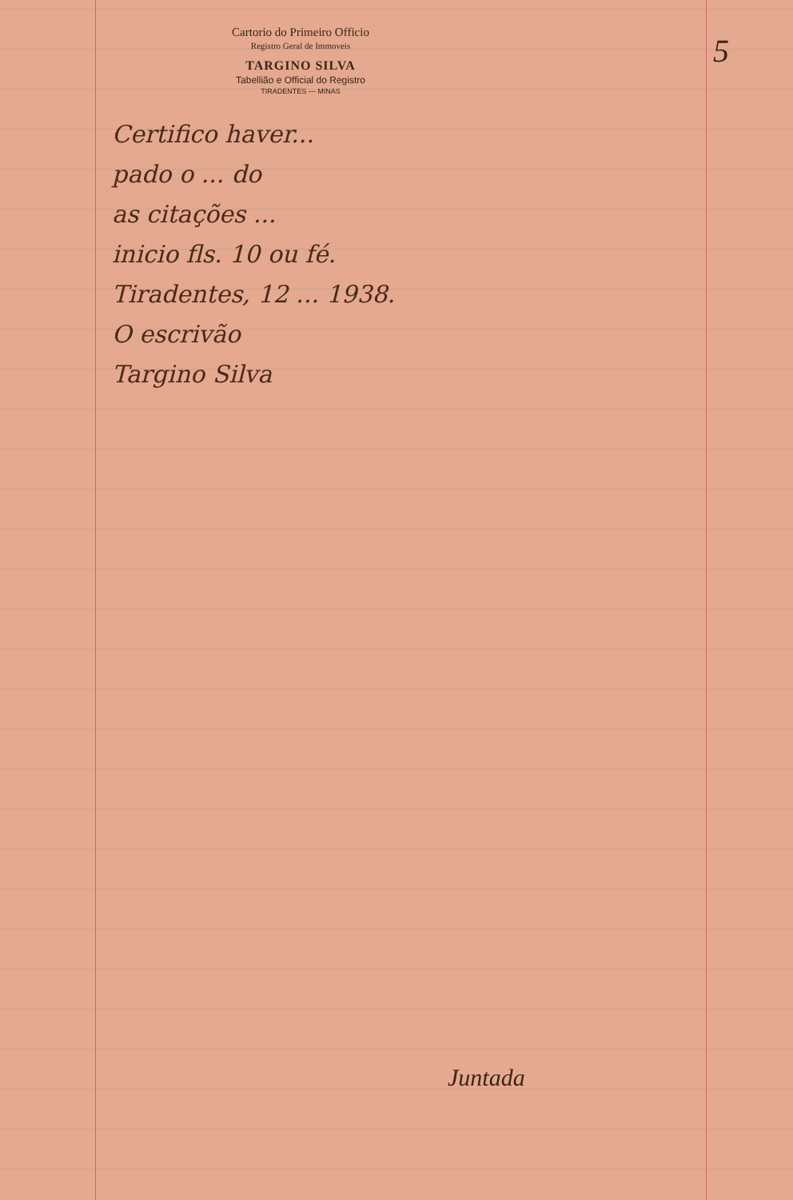5
Cartorio do Primeiro Officio
Registro Geral de Immoveis
TARGINO SILVA
Tabellião e Official do Registro
TIRADENTES — MINAS
Certifico haver...
pado o ... do
as citações ...
inicio fls. 10 ou fé.
Tiradentes, 12 ... 1938.
O escrivão
Targino Silva
Juntada